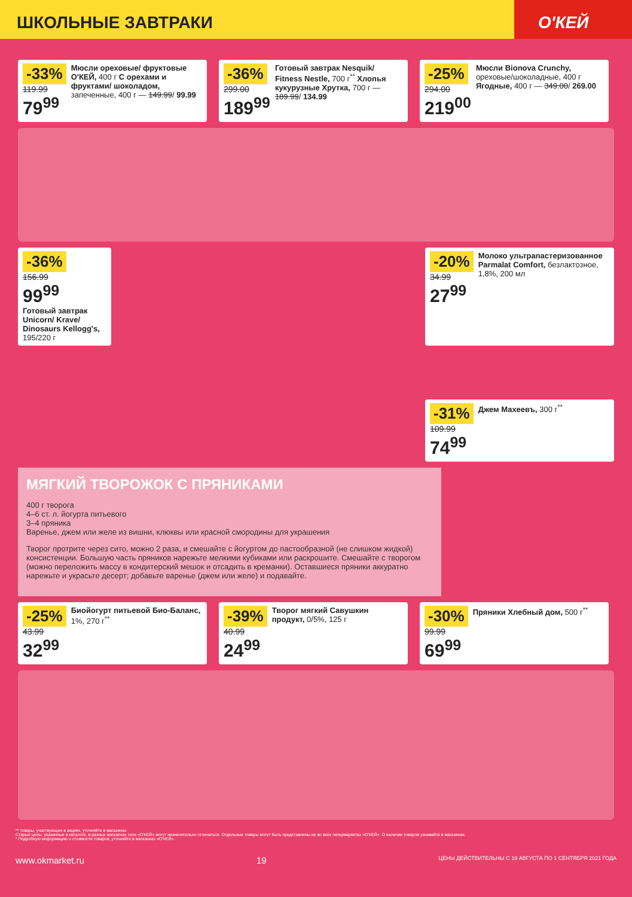ШКОЛЬНЫЕ ЗАВТРАКИ О'КЕЙ
-33%
119.99
79<sup>99</sup>
Мюсли ореховые/ фруктовые О'КЕЙ, 400 г С орехами и фруктами/ шоколадом, запеченные, 400 г — 149.99/ 99.99
-36%
299.00
189<sup>99</sup>
Готовый завтрак Nesquik/ Fitness Nestle, 700 г<sup>**</sup> Хлопья кукурузные Хрутка, 700 г — 189.99/ 134.99
-25%
294.00
219<sup>00</sup>
Мюсли Bionova Crunchy, ореховые/шоколадные, 400 г Ягодные, 400 г — 349.00/ 269.00
-36%
156.99
99<sup>99</sup>
Готовый завтрак Unicorn/ Krave/ Dinosaurs Kellogg's, 195/220 г
-20%
34.99
27<sup>99</sup>
Молоко ультрапастеризованное Parmalat Comfort, безлактозное, 1,8%, 200 мл
-31%
109.99
74<sup>99</sup>
Джем Махеевъ, 300 г<sup>**</sup>
МЯГКИЙ ТВОРОЖОК С ПРЯНИКАМИ
400 г творога
4–6 ст. л. йогурта питьевого
3–4 пряника
Варенье, джем или желе из вишни, клюквы или красной смородины для украшения
Творог протрите через сито, можно 2 раза, и смешайте с йогуртом до пастообразной (не слишком жидкой) консистенции. Большую часть пряников нарежьте мелкими кубиками или раскрошите. Смешайте с творогом (можно переложить массу в кондитерский мешок и отсадить в креманки). Оставшиеся пряники аккуратно нарежьте и украсьте десерт; добавьте варенье (джем или желе) и подавайте.
-25%
43.99
32<sup>99</sup>
Биойогурт питьевой Био-Баланс, 1%, 270 г<sup>**</sup>
-39%
40.99
24<sup>99</sup>
Творог мягкий Савушкин продукт, 0/5%, 125 г
-30%
99.99
69<sup>99</sup>
Пряники Хлебный дом, 500 г<sup>**</sup>
** товары, участвующие в акциях, уточняйте в магазинах
Старые цены, указанные в каталоге, в разных магазинах сети «О'КЕЙ» могут незначительно отличаться. Отдельные товары могут быть представлены не во всех гипермаркетах «О'КЕЙ». О наличии товаров узнавайте в магазинах.
* Подробную информацию о стоимости товаров, уточняйте в магазинах «О'КЕЙ».
www.okmarket.ru 19 ЦЕНЫ ДЕЙСТВИТЕЛЬНЫ С 19 АВГУСТА ПО 1 СЕНТЯБРЯ 2021 ГОДА